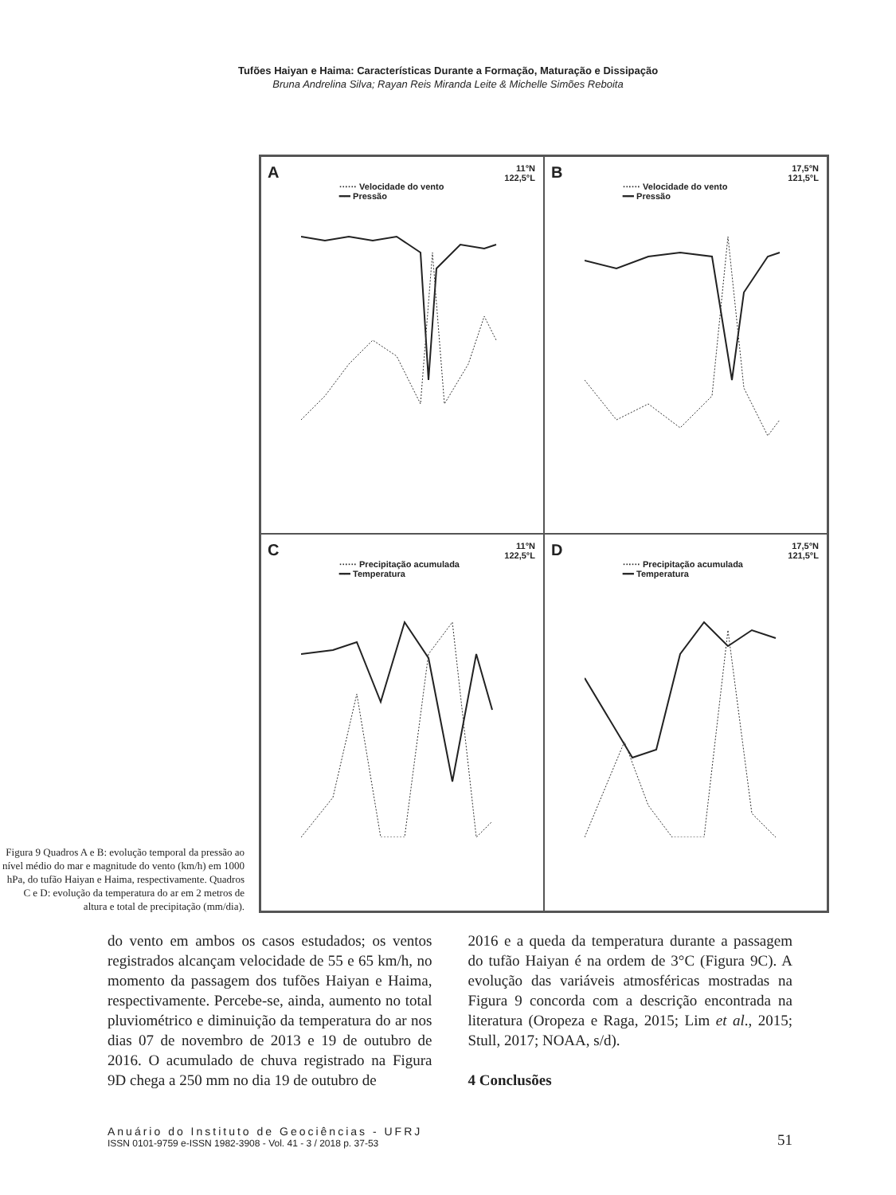Tufões Haiyan e Haima: Características Durante a Formação, Maturação e Dissipação
Bruna Andrelina Silva; Rayan Reis Miranda Leite & Michelle Simões Reboita
Figura 9 Quadros A e B: evolução temporal da pressão ao nível médio do mar e magnitude do vento (km/h) em 1000 hPa, do tufão Haiyan e Haima, respectivamente. Quadros C e D: evolução da temperatura do ar em 2 metros de altura e total de precipitação (mm/dia).
A
11°N
122,5°L
······ Velocidade do vento
━━ Pressão
B
17,5°N
121,5°L
······ Velocidade do vento
━━ Pressão
C
11°N
122,5°L
······ Precipitação acumulada
━━ Temperatura
D
17,5°N
121,5°L
······ Precipitação acumulada
━━ Temperatura
do vento em ambos os casos estudados; os ventos registrados alcançam velocidade de 55 e 65 km/h, no momento da passagem dos tufões Haiyan e Haima, respectivamente. Percebe-se, ainda, aumento no total pluviométrico e diminuição da temperatura do ar nos dias 07 de novembro de 2013 e 19 de outubro de 2016. O acumulado de chuva registrado na Figura 9D chega a 250 mm no dia 19 de outubro de
2016 e a queda da temperatura durante a passagem do tufão Haiyan é na ordem de 3°C (Figura 9C). A evolução das variáveis atmosféricas mostradas na Figura 9 concorda com a descrição encontrada na literatura (Oropeza e Raga, 2015; Lim et al., 2015; Stull, 2017; NOAA, s/d).
4 Conclusões
Anuário do Instituto de Geociências - UFRJ
ISSN 0101-9759 e-ISSN 1982-3908 - Vol. 41 - 3 / 2018 p. 37-53
51